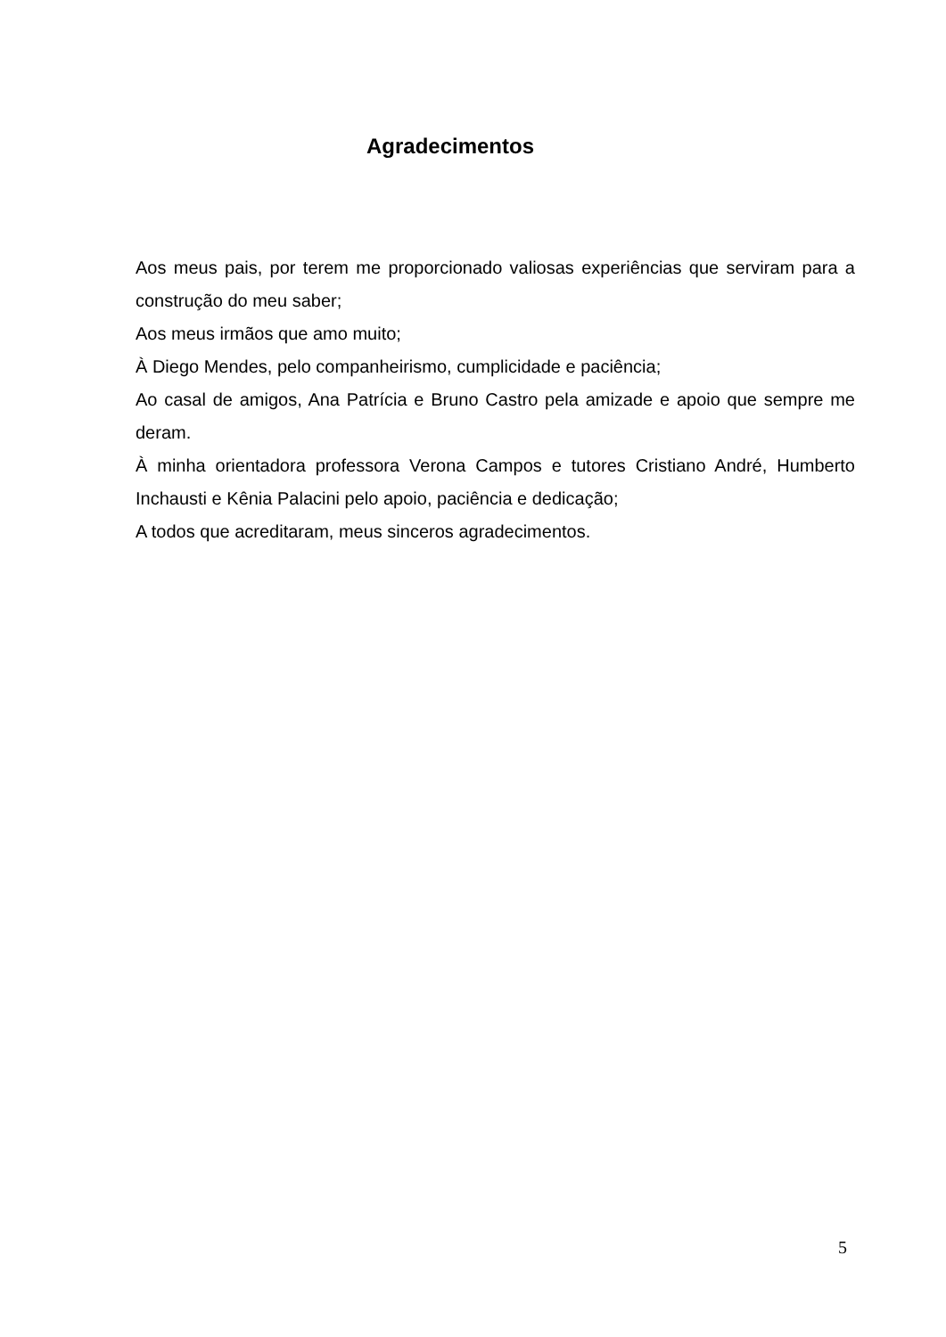Agradecimentos
Aos meus pais, por terem me proporcionado valiosas experiências que serviram para a construção do meu saber;
Aos meus irmãos que amo muito;
À Diego Mendes, pelo companheirismo, cumplicidade e paciência;
Ao casal de amigos, Ana Patrícia e Bruno Castro pela amizade e apoio que sempre me deram.
À minha orientadora professora Verona Campos e tutores Cristiano André, Humberto Inchausti e Kênia Palacini pelo apoio, paciência e dedicação;
A todos que acreditaram, meus sinceros agradecimentos.
5